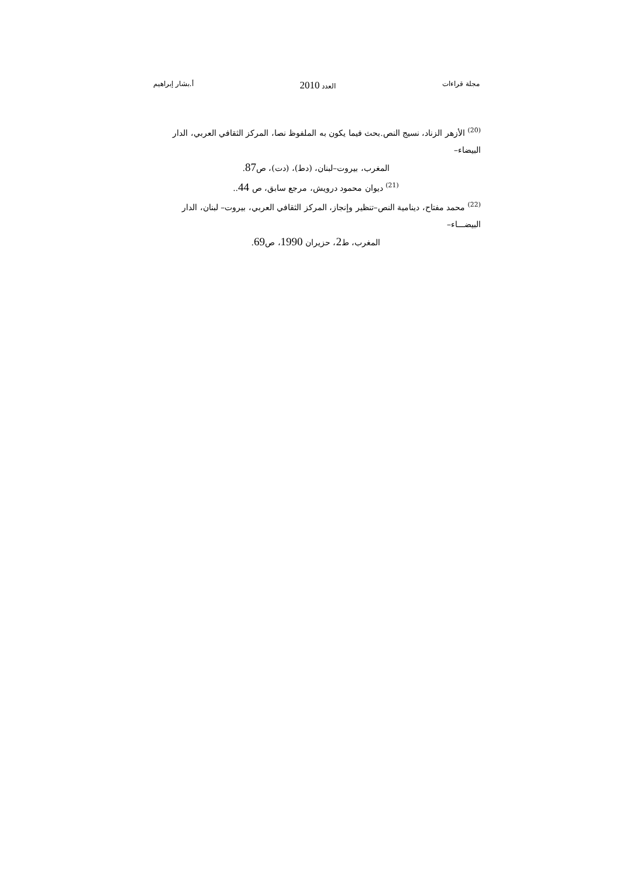مجلة قراءات العدد 2010 أ.بشار إبراهيم
<sup>(20)</sup> الأزهر الزناد، نسيج النص.بحث فيما يكون به الملفوظ نصا، المركز الثقافي العربي، الدار البيضاء–
المغرب، بيروت–لبنان، (دط)، (دت)، ص87.
<sup>(21)</sup> ديوان محمود درويش، مرجع سابق، ص 44..
<sup>(22)</sup> محمد مفتاح، دينامية النص–تنظير وإنجاز، المركز الثقافي العربي، بيروت– لبنان، الدار البيضـــاء–
المغرب، ط2، حزيران 1990، ص69.